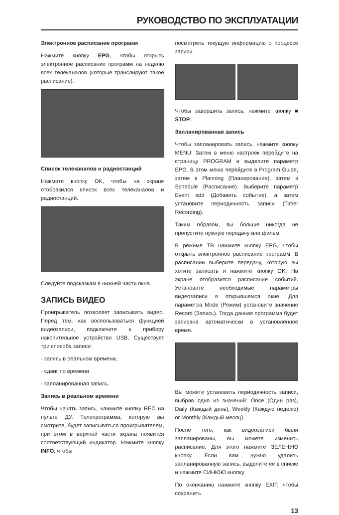РУКОВОДСТВО ПО ЭКСПЛУАТАЦИИ
Электронное расписание программ
Нажмите кнопку EPG, чтобы открыть электронное расписание программ на неделю всех телеканалов (которые транслируют такое расписание).
Список телеканалов и радиостанций
Нажмите кнопку OK, чтобы на экране отобразился список всех телеканалов и радиостанций.
Следуйте подсказкам в нижней части окна.
ЗАПИСЬ ВИДЕО
Проигрыватель позволяет записывать видео. Перед тем, как воспользоваться функцией видеозаписи, подключите к прибору накопительное устройство USB. Существует три способа записи:
- запись в реальном времени,
- сдвиг по времени
- запланированная запись.
Запись в реальном времени
Чтобы начать запись, нажмите кнопку REC на пульте ДУ. Телепрограмма, которую вы смотрите, будет записываться проигрывателем, при этом в верхней части экрана появится соответствующий индикатор. Нажмите кнопку INFO, чтобы
посмотреть текущую информацию о процессе записи.
Чтобы завершить запись, нажмите кнопку ■ STOP.
Запланированная запись
Чтобы запланировать запись, нажмите кнопку MENU. Затем в меню настроек перейдите на страницу PROGRAM и выделите параметр EPG. В этом меню перейдите в Program Guide, затем в Planning (Планирование), затем в Schedule (Расписание). Выберите параметр Event add (Добавить событие), а затем установите периодичность записи (Timer Recording).
Таким образом, вы больше никогда не пропустите нужную передачу или фильм.
В режиме ТВ нажмите кнопку EPG, чтобы открыть электронное расписание программ. В расписании выберите передачу, которую вы хотите записать и нажмите кнопку OK. На экране отобразится расписание событий. Установите необходимые параметры видеозаписи в открывшемся окне. Для параметра Mode (Режим) установите значение Record (Запись). Тогда данная программа будет записана автоматически в установленное время.
Вы можете установить периодичность записи, выбрав одно из значений: Once (Один раз), Daily (Каждый день), Weekly (Каждую неделю) or Monthly (Каждый месяц).
После того, как видеозаписи были запланированы, вы можете изменить расписание. Для этого нажмите ЗЕЛЕНУЮ кнопку. Если вам нужно удалить запланированную запись, выделите ее в списке и нажмите СИНЮЮ кнопку.
По окончанию нажмите кнопку EXIT, чтобы сохранить
13